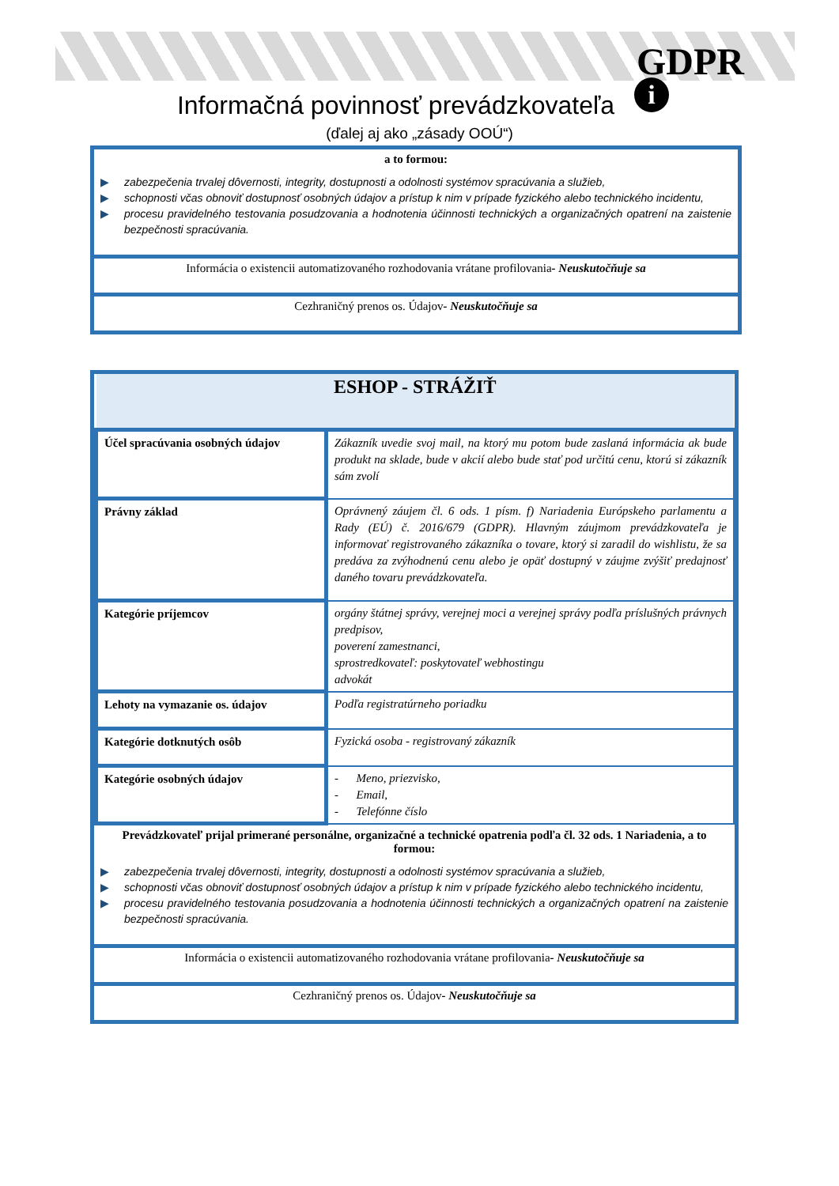GDPR
i
Informačná povinnosť prevádzkovateľa
(ďalej aj ako „zásady OOÚ“)
a to formou:
▶ zabezpečenia trvalej dôvernosti, integrity, dostupnosti a odolnosti systémov spracúvania a služieb,
▶ schopnosti včas obnoviť dostupnosť osobných údajov a prístup k nim v prípade fyzického alebo technického incidentu,
▶ procesu pravidelného testovania posudzovania a hodnotenia účinnosti technických a organizačných opatrení na zaistenie bezpečnosti spracúvania.
Informácia o existencii automatizovaného rozhodovania vrátane profilovania- Neuskutočňuje sa
Cezhraničný prenos os. Údajov- Neuskutočňuje sa
| ESHOP - STRÁŽIŤ | |
| Účel spracúvania osobných údajov | Zákazník uvedie svoj mail, na ktorý mu potom bude zaslaná informácia ak bude produkt na sklade, bude v akcií alebo bude stať pod určitú cenu, ktorú si zákazník sám zvolí |
| Právny základ | Oprávnený záujem čl. 6 ods. 1 písm. f) Nariadenia Európskeho parlamentu a Rady (EÚ) č. 2016/679 (GDPR). Hlavným záujmom prevádzkovateľa je informovať registrovaného zákazníka o tovare, ktorý si zaradil do wishlistu, že sa predáva za zvýhodnenú cenu alebo je opäť dostupný v záujme zvýšiť predajnosť daného tovaru prevádzkovateľa. |
| Kategórie príjemcov | orgány štátnej správy, verejnej moci a verejnej správy podľa príslušných právnych predpisov, poverení zamestnanci, sprostredkovateľ: poskytovateľ webhostingu advokát |
| Lehoty na vymazanie os. údajov | Podľa registratúrneho poriadku |
| Kategórie dotknutých osôb | Fyzická osoba - registrovaný zákazník |
| Kategórie osobných údajov | - Meno, priezvisko, - Email, - Telefónne číslo |
Prevádzkovateľ prijal primerané personálne, organizačné a technické opatrenia podľa čl. 32 ods. 1 Nariadenia, a to formou:
▶ zabezpečenia trvalej dôvernosti, integrity, dostupnosti a odolnosti systémov spracúvania a služieb,
▶ schopnosti včas obnoviť dostupnosť osobných údajov a prístup k nim v prípade fyzického alebo technického incidentu,
▶ procesu pravidelného testovania posudzovania a hodnotenia účinnosti technických a organizačných opatrení na zaistenie bezpečnosti spracúvania.
Informácia o existencii automatizovaného rozhodovania vrátane profilovania- Neuskutočňuje sa
Cezhraničný prenos os. Údajov- Neuskutočňuje sa